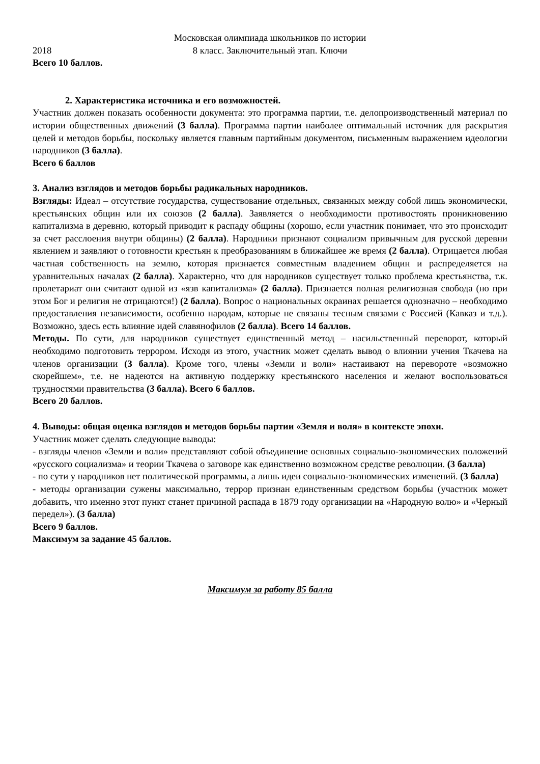Московская олимпиада школьников по истории
2018 8 класс. Заключительный этап. Ключи
Всего 10 баллов.
2. Характеристика источника и его возможностей.
Участник должен показать особенности документа: это программа партии, т.е. делопроизводственный материал по истории общественных движений (3 балла). Программа партии наиболее оптимальный источник для раскрытия целей и методов борьбы, поскольку является главным партийным документом, письменным выражением идеологии народников (3 балла).
Всего 6 баллов
3. Анализ взглядов и методов борьбы радикальных народников.
Взгляды: Идеал – отсутствие государства, существование отдельных, связанных между собой лишь экономически, крестьянских общин или их союзов (2 балла). Заявляется о необходимости противостоять проникновению капитализма в деревню, который приводит к распаду общины (хорошо, если участник понимает, что это происходит за счет расслоения внутри общины) (2 балла). Народники признают социализм привычным для русской деревни явлением и заявляют о готовности крестьян к преобразованиям в ближайшее же время (2 балла). Отрицается любая частная собственность на землю, которая признается совместным владением общин и распределяется на уравнительных началах (2 балла). Характерно, что для народников существует только проблема крестьянства, т.к. пролетариат они считают одной из «язв капитализма» (2 балла). Признается полная религиозная свобода (но при этом Бог и религия не отрицаются!) (2 балла). Вопрос о национальных окраинах решается однозначно – необходимо предоставления независимости, особенно народам, которые не связаны тесным связами с Россией (Кавказ и т.д.). Возможно, здесь есть влияние идей славянофилов (2 балла). Всего 14 баллов.
Методы. По сути, для народников существует единственный метод – насильственный переворот, который необходимо подготовить террором. Исходя из этого, участник может сделать вывод о влиянии учения Ткачева на членов организации (3 балла). Кроме того, члены «Земли и воли» настаивают на перевороте «возможно скорейшем», т.е. не надеются на активную поддержку крестьянского населения и желают воспользоваться трудностями правительства (3 балла). Всего 6 баллов.
Всего 20 баллов.
4. Выводы: общая оценка взглядов и методов борьбы партии «Земля и воля» в контексте эпохи.
Участник может сделать следующие выводы:
- взгляды членов «Земли и воли» представляют собой объединение основных социально-экономических положений «русского социализма» и теории Ткачева о заговоре как единственно возможном средстве революции. (3 балла)
- по сути у народников нет политической программы, а лишь идеи социально-экономических изменений. (3 балла)
- методы организации сужены максимально, террор признан единственным средством борьбы (участник может добавить, что именно этот пункт станет причиной распада в 1879 году организации на «Народную волю» и «Черный передел»). (3 балла)
Всего 9 баллов.
Максимум за задание 45 баллов.
Максимум за работу 85 балла